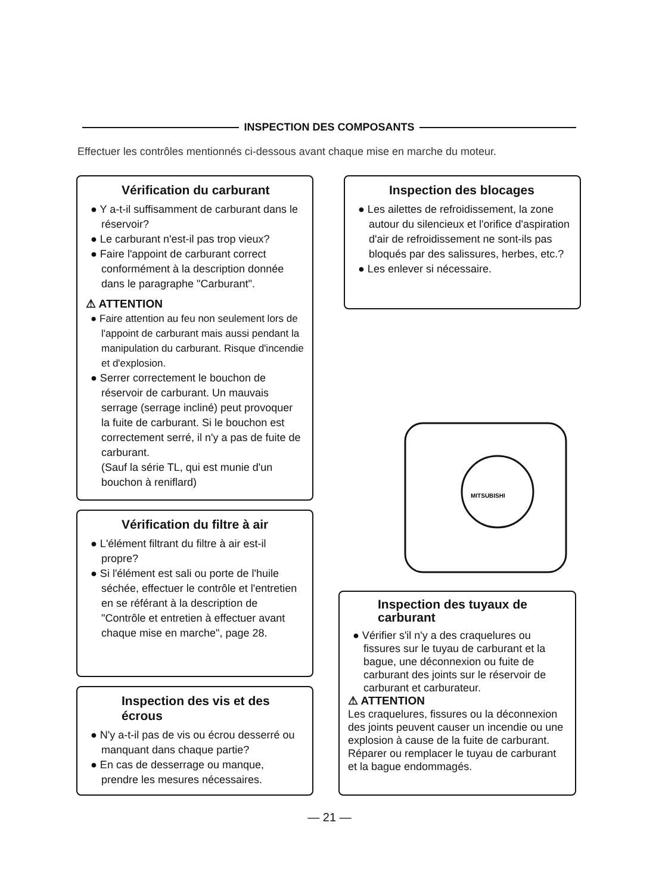INSPECTION DES COMPOSANTS
Effectuer les contrôles mentionnés ci-dessous avant chaque mise en marche du moteur.
Vérification du carburant
● Y a-t-il suffisamment de carburant dans le réservoir?
● Le carburant n'est-il pas trop vieux?
● Faire l'appoint de carburant correct conformément à la description donnée dans le paragraphe "Carburant".
⚠ ATTENTION
● Faire attention au feu non seulement lors de l'appoint de carburant mais aussi pendant la manipulation du carburant. Risque d'incendie et d'explosion.
● Serrer correctement le bouchon de réservoir de carburant. Un mauvais serrage (serrage incliné) peut provoquer la fuite de carburant. Si le bouchon est correctement serré, il n'y a pas de fuite de carburant.
(Sauf la série TL, qui est munie d'un bouchon à reniflard)
Inspection des blocages
● Les ailettes de refroidissement, la zone autour du silencieux et l'orifice d'aspiration d'air de refroidissement ne sont-ils pas bloqués par des salissures, herbes, etc.?
● Les enlever si nécessaire.
MITSUBISHI
Vérification du filtre à air
● L'élément filtrant du filtre à air est-il propre?
● Si l'élément est sali ou porte de l'huile séchée, effectuer le contrôle et l'entretien en se référant à la description de "Contrôle et entretien à effectuer avant chaque mise en marche", page 28.
Inspection des vis et des écrous
● N'y a-t-il pas de vis ou écrou desserré ou manquant dans chaque partie?
● En cas de desserrage ou manque, prendre les mesures nécessaires.
Inspection des tuyaux de carburant
● Vérifier s'il n'y a des craquelures ou fissures sur le tuyau de carburant et la bague, une déconnexion ou fuite de carburant des joints sur le réservoir de carburant et carburateur.
⚠ ATTENTION
Les craquelures, fissures ou la déconnexion des joints peuvent causer un incendie ou une explosion à cause de la fuite de carburant. Réparer ou remplacer le tuyau de carburant et la bague endommagés.
— 21 —